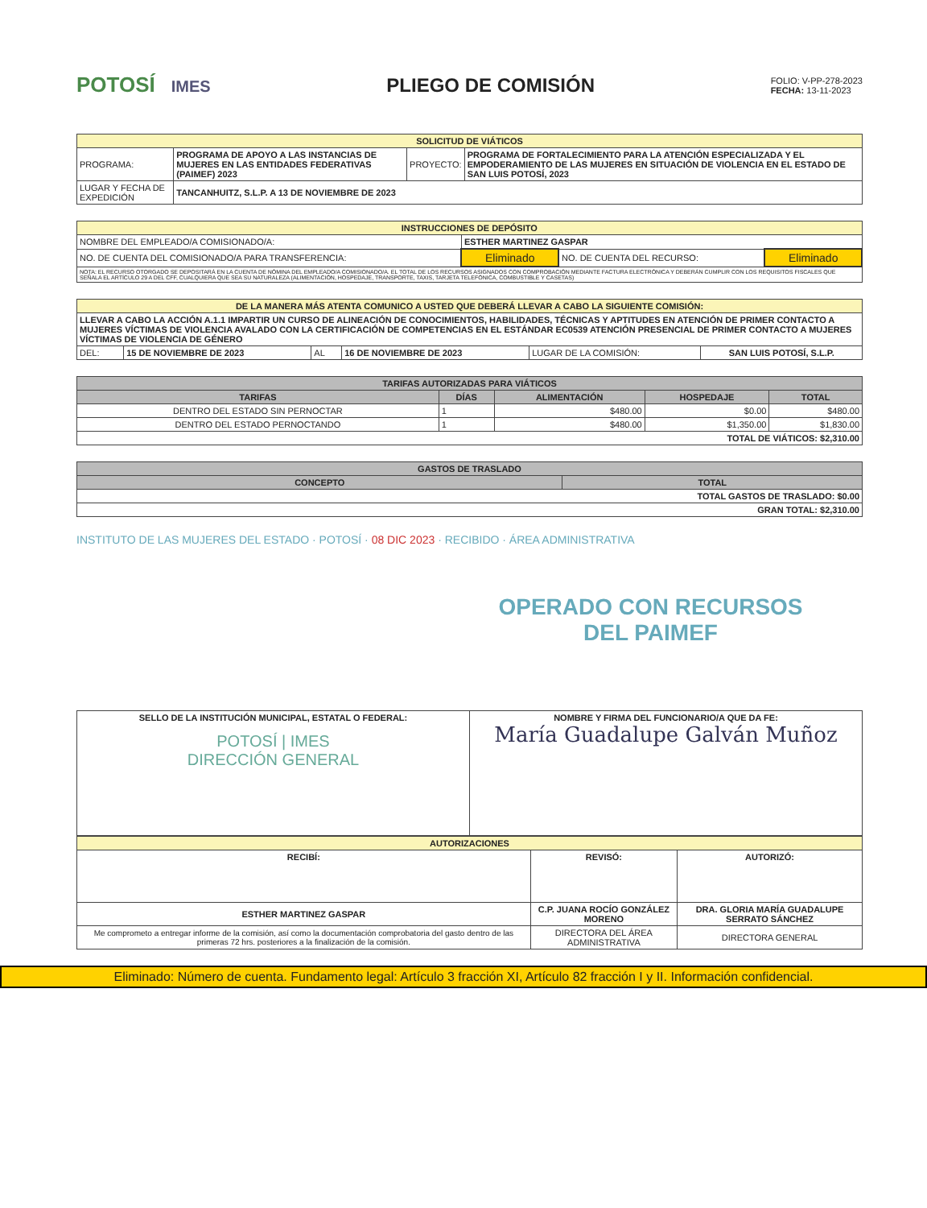POTOSÍ IMES
PLIEGO DE COMISIÓN
FOLIO: V-PP-278-2023
FECHA: 13-11-2023
| SOLICITUD DE VIÁTICOS | | | |
| --- | --- | --- | --- |
| PROGRAMA: | PROGRAMA DE APOYO A LAS INSTANCIAS DE MUJERES EN LAS ENTIDADES FEDERATIVAS (PAIMEF) 2023 | PROYECTO: | PROGRAMA DE FORTALECIMIENTO PARA LA ATENCIÓN ESPECIALIZADA Y EL EMPODERAMIENTO DE LAS MUJERES EN SITUACIÓN DE VIOLENCIA EN EL ESTADO DE SAN LUIS POTOSÍ, 2023 |
| LUGAR Y FECHA DE EXPEDICIÓN | TANCANHUITZ, S.L.P. A 13 DE NOVIEMBRE DE 2023 | | |
| INSTRUCCIONES DE DEPÓSITO | | | |
| --- | --- | --- | --- |
| NOMBRE DEL EMPLEADO/A COMISIONADO/A: | ESTHER MARTINEZ GASPAR | | |
| NO. DE CUENTA DEL COMISIONADO/A PARA TRANSFERENCIA: | Eliminado | NO. DE CUENTA DEL RECURSO: | Eliminado |
| NOTA: EL RECURSO OTORGADO SE DEPOSITARÁ EN LA CUENTA DE NÓMINA DEL EMPLEADO/A COMISIONADO/A. EL TOTAL DE LOS RECURSOS ASIGNADOS CON COMPROBACIÓN MEDIANTE FACTURA ELECTRÓNICA Y DEBERÁN CUMPLIR CON LOS REQUISITOS FISCALES QUE SEÑALA EL ARTÍCULO 29 A DEL CFF, CUALQUIERA QUE SEA SU NATURALEZA (ALIMENTACIÓN, HOSPEDAJE, TRANSPORTE, TAXIS, TARJETA TELEFÓNICA, COMBUSTIBLE Y CASETAS) | | | |
| DE LA MANERA MÁS ATENTA COMUNICO A USTED QUE DEBERÁ LLEVAR A CABO LA SIGUIENTE COMISIÓN: | | | | | |
| --- | --- | --- | --- | --- | --- |
| LLEVAR A CABO LA ACCIÓN A.1.1 IMPARTIR UN CURSO DE ALINEACIÓN DE CONOCIMIENTOS, HABILIDADES, TÉCNICAS Y APTITUDES EN ATENCIÓN DE PRIMER CONTACTO A MUJERES VÍCTIMAS DE VIOLENCIA AVALADO CON LA CERTIFICACIÓN DE COMPETENCIAS EN EL ESTÁNDAR EC0539 ATENCIÓN PRESENCIAL DE PRIMER CONTACTO A MUJERES VÍCTIMAS DE VIOLENCIA DE GÉNERO | | | | | |
| DEL: | 15 DE NOVIEMBRE DE 2023 | AL | 16 DE NOVIEMBRE DE 2023 | LUGAR DE LA COMISIÓN: | SAN LUIS POTOSÍ, S.L.P. |
| TARIFAS AUTORIZADAS PARA VIÁTICOS | | | | |
| --- | --- | --- | --- | --- |
| TARIFAS | DÍAS | ALIMENTACIÓN | HOSPEDAJE | TOTAL |
| DENTRO DEL ESTADO SIN PERNOCTAR | 1 | $480.00 | $0.00 | $480.00 |
| DENTRO DEL ESTADO PERNOCTANDO | 1 | $480.00 | $1,350.00 | $1,830.00 |
| TOTAL DE VIÁTICOS: $2,310.00 | | | | |
| GASTOS DE TRASLADO | |
| --- | --- |
| CONCEPTO | TOTAL |
| TOTAL GASTOS DE TRASLADO: $0.00 | |
| GRAN TOTAL: $2,310.00 | |
INSTITUTO DE LAS MUJERES DEL ESTADO · POTOSÍ · 08 DIC 2023 · RECIBIDO · ÁREA ADMINISTRATIVA
OPERADO CON RECURSOS
DEL PAIMEF
| SELLO DE LA INSTITUCIÓN MUNICIPAL, ESTATAL O FEDERAL: POTOSÍ / IMES DIRECCIÓN GENERAL | NOMBRE Y FIRMA DEL FUNCIONARIO/A QUE DA FE: María Guadalupe Galván Muñoz |
| AUTORIZACIONES | | |
| --- | --- | --- |
| RECIBÍ: | REVISÓ: | AUTORIZÓ: |
| ESTHER MARTINEZ GASPAR | C.P. JUANA ROCÍO GONZÁLEZ MORENO | DRA. GLORIA MARÍA GUADALUPE SERRATO SÁNCHEZ |
| Me comprometo a entregar informe de la comisión, así como la documentación comprobatoria del gasto dentro de las primeras 72 hrs. posteriores a la finalización de la comisión. | DIRECTORA DEL ÁREA ADMINISTRATIVA | DIRECTORA GENERAL |
Eliminado: Número de cuenta. Fundamento legal: Artículo 3 fracción XI, Artículo 82 fracción I y II. Información confidencial.